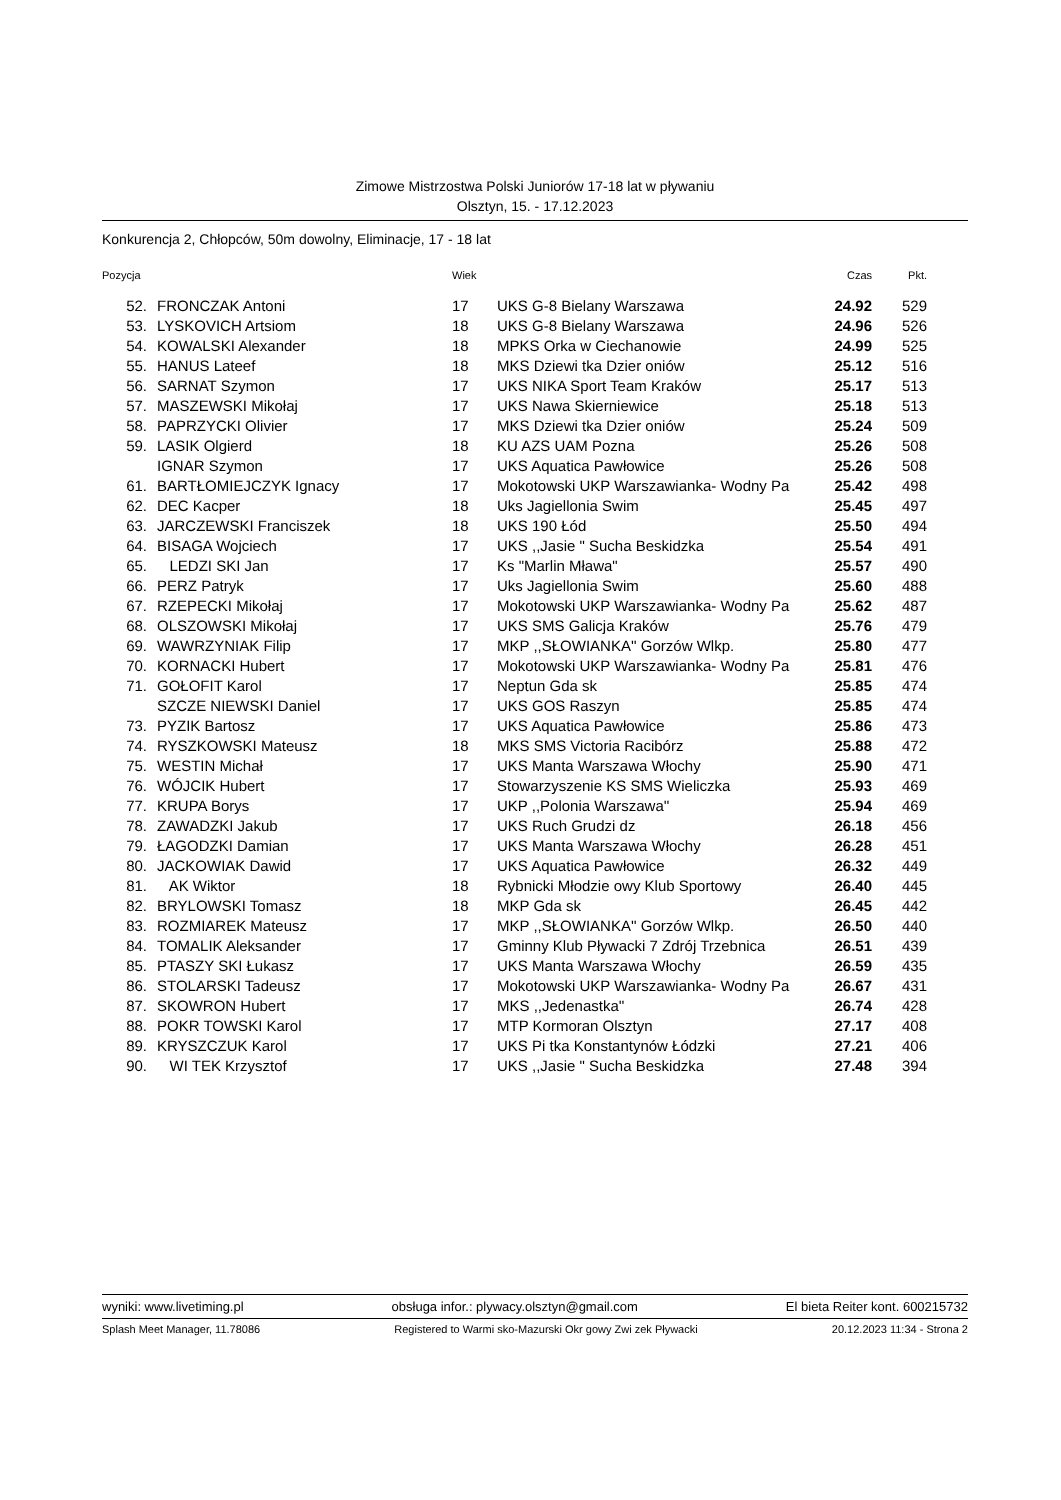Zimowe Mistrzostwa Polski Juniorów 17-18 lat w pływaniu
Olsztyn, 15. - 17.12.2023
Konkurencja 2, Chłopców, 50m dowolny, Eliminacje, 17 - 18 lat
| Pozycja | | | Wiek | | Czas | Pkt. |
| --- | --- | --- | --- | --- | --- | --- |
| 52. | | FRONCZAK Antoni | 17 | UKS G-8 Bielany Warszawa | 24.92 | 529 |
| 53. | | LYSKOVICH Artsiom | 18 | UKS G-8 Bielany Warszawa | 24.96 | 526 |
| 54. | | KOWALSKI Alexander | 18 | MPKS Orka w Ciechanowie | 24.99 | 525 |
| 55. | | HANUS Lateef | 18 | MKS Dziewi tka Dzier oniów | 25.12 | 516 |
| 56. | | SARNAT Szymon | 17 | UKS NIKA Sport Team Kraków | 25.17 | 513 |
| 57. | | MASZEWSKI Mikołaj | 17 | UKS Nawa Skierniewice | 25.18 | 513 |
| 58. | | PAPRZYCKI Olivier | 17 | MKS Dziewi tka Dzier oniów | 25.24 | 509 |
| 59. | | LASIK Olgierd | 18 | KU AZS UAM Pozna | 25.26 | 508 |
| | | IGNAR Szymon | 17 | UKS Aquatica Pawłowice | 25.26 | 508 |
| 61. | | BARTŁOMIEJCZYK Ignacy | 17 | Mokotowski UKP Warszawianka- Wodny Pa | 25.42 | 498 |
| 62. | | DEC Kacper | 18 | Uks Jagiellonia Swim | 25.45 | 497 |
| 63. | | JARCZEWSKI Franciszek | 18 | UKS 190 Łód | 25.50 | 494 |
| 64. | | BISAGA Wojciech | 17 | UKS ,,Jasie " Sucha Beskidzka | 25.54 | 491 |
| 65. | | LEDZI SKI Jan | 17 | Ks "Marlin Mława" | 25.57 | 490 |
| 66. | | PERZ Patryk | 17 | Uks Jagiellonia Swim | 25.60 | 488 |
| 67. | | RZEPECKI Mikołaj | 17 | Mokotowski UKP Warszawianka- Wodny Pa | 25.62 | 487 |
| 68. | | OLSZOWSKI Mikołaj | 17 | UKS SMS Galicja Kraków | 25.76 | 479 |
| 69. | | WAWRZYNIAK Filip | 17 | MKP ,,SŁOWIANKA'' Gorzów Wlkp. | 25.80 | 477 |
| 70. | | KORNACKI Hubert | 17 | Mokotowski UKP Warszawianka- Wodny Pa | 25.81 | 476 |
| 71. | | GOŁOFIT Karol | 17 | Neptun Gda sk | 25.85 | 474 |
| | | SZCZE NIEWSKI Daniel | 17 | UKS GOS Raszyn | 25.85 | 474 |
| 73. | | PYZIK Bartosz | 17 | UKS Aquatica Pawłowice | 25.86 | 473 |
| 74. | | RYSZKOWSKI Mateusz | 18 | MKS SMS Victoria Racibórz | 25.88 | 472 |
| 75. | | WESTIN Michał | 17 | UKS Manta Warszawa Włochy | 25.90 | 471 |
| 76. | | WÓJCIK Hubert | 17 | Stowarzyszenie KS SMS Wieliczka | 25.93 | 469 |
| 77. | | KRUPA Borys | 17 | UKP ,,Polonia Warszawa'' | 25.94 | 469 |
| 78. | | ZAWADZKI Jakub | 17 | UKS Ruch Grudzi dz | 26.18 | 456 |
| 79. | | ŁAGODZKI Damian | 17 | UKS Manta Warszawa Włochy | 26.28 | 451 |
| 80. | | JACKOWIAK Dawid | 17 | UKS Aquatica Pawłowice | 26.32 | 449 |
| 81. | | AK Wiktor | 18 | Rybnicki Młodzie owy Klub Sportowy | 26.40 | 445 |
| 82. | | BRYLOWSKI Tomasz | 18 | MKP Gda sk | 26.45 | 442 |
| 83. | | ROZMIAREK Mateusz | 17 | MKP ,,SŁOWIANKA'' Gorzów Wlkp. | 26.50 | 440 |
| 84. | | TOMALIK Aleksander | 17 | Gminny Klub Pływacki 7 Zdrój Trzebnica | 26.51 | 439 |
| 85. | | PTASZY SKI Łukasz | 17 | UKS Manta Warszawa Włochy | 26.59 | 435 |
| 86. | | STOLARSKI Tadeusz | 17 | Mokotowski UKP Warszawianka- Wodny Pa | 26.67 | 431 |
| 87. | | SKOWRON Hubert | 17 | MKS ,,Jedenastka'' | 26.74 | 428 |
| 88. | | POKR TOWSKI Karol | 17 | MTP Kormoran Olsztyn | 27.17 | 408 |
| 89. | | KRYSZCZUK Karol | 17 | UKS Pi tka Konstantynów Łódzki | 27.21 | 406 |
| 90. | | WI TEK Krzysztof | 17 | UKS ,,Jasie " Sucha Beskidzka | 27.48 | 394 |
wyniki: www.livetiming.pl obsługa infor.: plywacy.olsztyn@gmail.com El bieta Reiter kont. 600215732
Splash Meet Manager, 11.78086 Registered to Warmi sko-Mazurski Okr gowy Zwi zek Pływacki 20.12.2023 11:34 - Strona 2